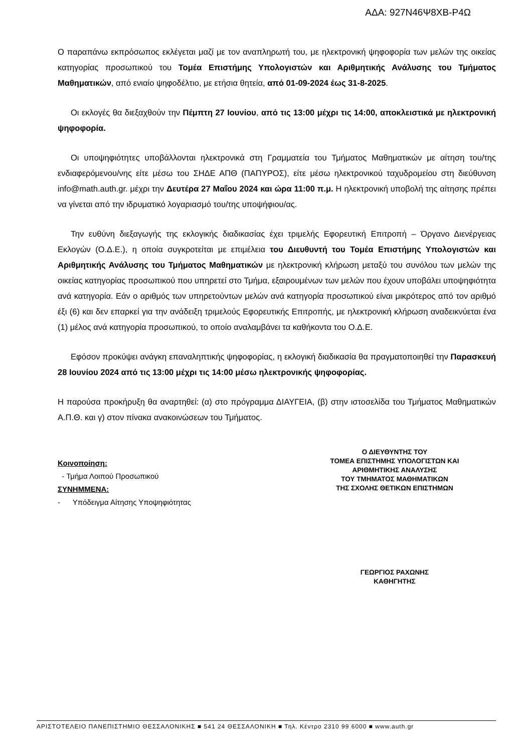ΑΔΑ: 927Ν46Ψ8ΧΒ-Ρ4Ω
Ο παραπάνω εκπρόσωπος εκλέγεται μαζί με τον αναπληρωτή του, με ηλεκτρονική ψηφοφορία των μελών της οικείας κατηγορίας προσωπικού του Τομέα Επιστήμης Υπολογιστών και Αριθμητικής Ανάλυσης του Τμήματος Μαθηματικών, από ενιαίο ψηφοδέλτιο, με ετήσια θητεία, από 01-09-2024 έως 31-8-2025.
Οι εκλογές θα διεξαχθούν την Πέμπτη 27 Ιουνίου, από τις 13:00 μέχρι τις 14:00, αποκλειστικά με ηλεκτρονική ψηφοφορία.
Οι υποψηφιότητες υποβάλλονται ηλεκτρονικά στη Γραμματεία του Τμήματος Μαθηματικών με αίτηση του/της ενδιαφερόμενου/νης είτε μέσω του ΣΗΔΕ ΑΠΘ (ΠΑΠΥΡΟΣ), είτε μέσω ηλεκτρονικού ταχυδρομείου στη διεύθυνση info@math.auth.gr. μέχρι την Δευτέρα 27 Μαΐου 2024 και ώρα 11:00 π.μ. Η ηλεκτρονική υποβολή της αίτησης πρέπει να γίνεται από την ιδρυματικό λογαριασμό του/της υποψήφιου/ας.
Την ευθύνη διεξαγωγής της εκλογικής διαδικασίας έχει τριμελής Εφορευτική Επιτροπή – Όργανο Διενέργειας Εκλογών (Ο.Δ.Ε.), η οποία συγκροτείται με επιμέλεια του Διευθυντή του Τομέα Επιστήμης Υπολογιστών και Αριθμητικής Ανάλυσης του Τμήματος Μαθηματικών με ηλεκτρονική κλήρωση μεταξύ του συνόλου των μελών της οικείας κατηγορίας προσωπικού που υπηρετεί στο Τμήμα, εξαιρουμένων των μελών που έχουν υποβάλει υποψηφιότητα ανά κατηγορία. Εάν ο αριθμός των υπηρετούντων μελών ανά κατηγορία προσωπικού είναι μικρότερος από τον αριθμό έξι (6) και δεν επαρκεί για την ανάδειξη τριμελούς Εφορευτικής Επιτροπής, με ηλεκτρονική κλήρωση αναδεικνύεται ένα (1) μέλος ανά κατηγορία προσωπικού, το οποίο αναλαμβάνει τα καθήκοντα του Ο.Δ.Ε.
Εφόσον προκύψει ανάγκη επαναληπτικής ψηφοφορίας, η εκλογική διαδικασία θα πραγματοποιηθεί την Παρασκευή 28 Ιουνίου 2024 από τις 13:00 μέχρι τις 14:00 μέσω ηλεκτρονικής ψηφοφορίας.
Η παρούσα προκήρυξη θα αναρτηθεί: (α) στο πρόγραμμα ΔΙΑΥΓΕΙΑ, (β) στην ιστοσελίδα του Τμήματος Μαθηματικών Α.Π.Θ. και γ) στον πίνακα ανακοινώσεων του Τμήματος.
Κοινοποίηση:
- Τμήμα Λοιπού Προσωπικού
ΣΥΝΗΜΜΕΝΑ:
- Υπόδειγμα Αίτησης Υποψηφιότητας
Ο ΔΙΕΥΘΥΝΤΗΣ ΤΟΥ
ΤΟΜΕΑ ΕΠΙΣΤΗΜΗΣ ΥΠΟΛΟΓΙΣΤΩΝ ΚΑΙ
ΑΡΙΘΜΗΤΙΚΗΣ ΑΝΑΛΥΣΗΣ
ΤΟΥ ΤΜΗΜΑΤΟΣ ΜΑΘΗΜΑΤΙΚΩΝ
ΤΗΣ ΣΧΟΛΗΣ ΘΕΤΙΚΩΝ ΕΠΙΣΤΗΜΩΝ
ΓΕΩΡΓΙΟΣ ΡΑΧΩΝΗΣ
ΚΑΘΗΓΗΤΗΣ
ΑΡΙΣΤΟΤΕΛΕΙΟ ΠΑΝΕΠΙΣΤΗΜΙΟ ΘΕΣΣΑΛΟΝΙΚΗΣ ■ 541 24 ΘΕΣΣΑΛΟΝΙΚΗ ■ Τηλ. Κέντρο 2310 99 6000 ■ www.auth.gr